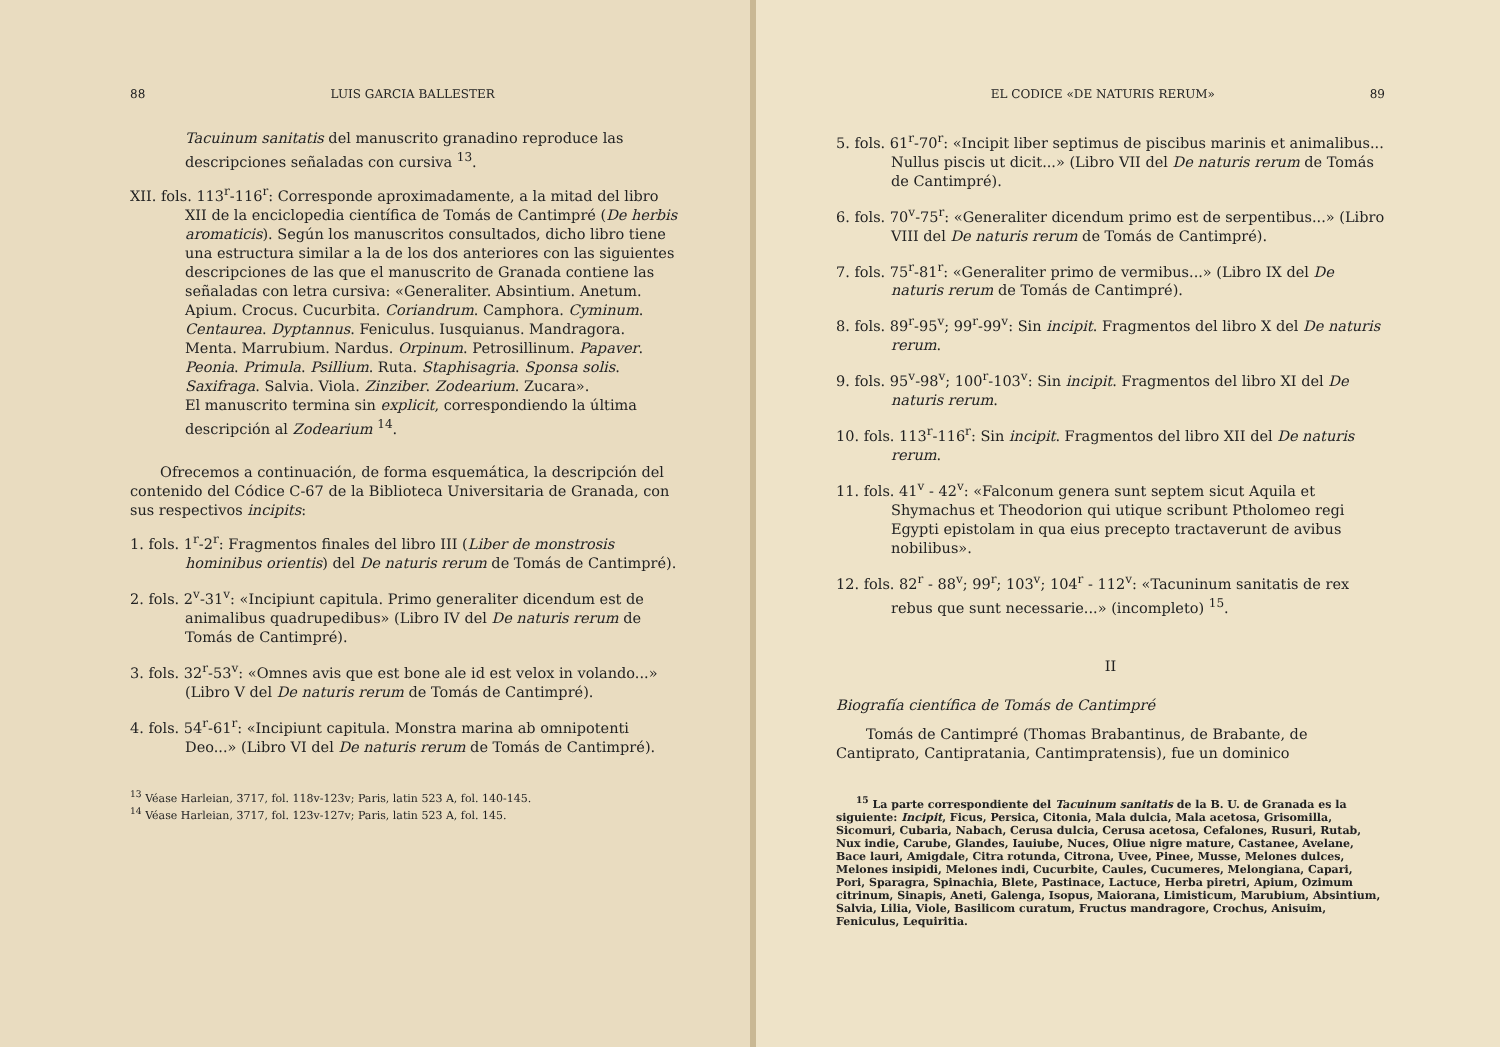88 LUIS GARCIA BALLESTER
Tacuinum sanitatis del manuscrito granadino reproduce las descripciones señaladas con cursiva <sup>13</sup>.
XII. fols. 113<sup>r</sup>-116<sup>r</sup>: Corresponde aproximadamente, a la mitad del libro XII de la enciclopedia científica de Tomás de Cantimpré (De herbis aromaticis). Según los manuscritos consultados, dicho libro tiene una estructura similar a la de los dos anteriores con las siguientes descripciones de las que el manuscrito de Granada contiene las señaladas con letra cursiva: «Generaliter. Absintium. Anetum. Apium. Crocus. Cucurbita. Coriandrum. Camphora. Cyminum. Centaurea. Dyptannus. Feniculus. Iusquianus. Mandragora. Menta. Marrubium. Nardus. Orpinum. Petrosillinum. Papaver. Peonia. Primula. Psillium. Ruta. Staphisagria. Sponsa solis. Saxifraga. Salvia. Viola. Zinziber. Zodearium. Zucara».
El manuscrito termina sin explicit, correspondiendo la última descripción al Zodearium <sup>14</sup>.
Ofrecemos a continuación, de forma esquemática, la descripción del contenido del Códice C-67 de la Biblioteca Universitaria de Granada, con sus respectivos incipits:
1. fols. 1<sup>r</sup>-2<sup>r</sup>: Fragmentos finales del libro III (Liber de monstrosis hominibus orientis) del De naturis rerum de Tomás de Cantimpré).
2. fols. 2<sup>v</sup>-31<sup>v</sup>: «Incipiunt capitula. Primo generaliter dicendum est de animalibus quadrupedibus» (Libro IV del De naturis rerum de Tomás de Cantimpré).
3. fols. 32<sup>r</sup>-53<sup>v</sup>: «Omnes avis que est bone ale id est velox in volando...» (Libro V del De naturis rerum de Tomás de Cantimpré).
4. fols. 54<sup>r</sup>-61<sup>r</sup>: «Incipiunt capitula. Monstra marina ab omnipotenti Deo...» (Libro VI del De naturis rerum de Tomás de Cantimpré).
<sup>13</sup> Véase Harleian, 3717, fol. 118v-123v; Paris, latin 523 A, fol. 140-145.
<sup>14</sup> Véase Harleian, 3717, fol. 123v-127v; Paris, latin 523 A, fol. 145.
EL CODICE «DE NATURIS RERUM» 89
5. fols. 61<sup>r</sup>-70<sup>r</sup>: «Incipit liber septimus de piscibus marinis et animalibus... Nullus piscis ut dicit...» (Libro VII del De naturis rerum de Tomás de Cantimpré).
6. fols. 70<sup>v</sup>-75<sup>r</sup>: «Generaliter dicendum primo est de serpentibus...» (Libro VIII del De naturis rerum de Tomás de Cantimpré).
7. fols. 75<sup>r</sup>-81<sup>r</sup>: «Generaliter primo de vermibus...» (Libro IX del De naturis rerum de Tomás de Cantimpré).
8. fols. 89<sup>r</sup>-95<sup>v</sup>; 99<sup>r</sup>-99<sup>v</sup>: Sin incipit. Fragmentos del libro X del De naturis rerum.
9. fols. 95<sup>v</sup>-98<sup>v</sup>; 100<sup>r</sup>-103<sup>v</sup>: Sin incipit. Fragmentos del libro XI del De naturis rerum.
10. fols. 113<sup>r</sup>-116<sup>r</sup>: Sin incipit. Fragmentos del libro XII del De naturis rerum.
11. fols. 41<sup>v</sup> - 42<sup>v</sup>: «Falconum genera sunt septem sicut Aquila et Shymachus et Theodorion qui utique scribunt Ptholomeo regi Egypti epistolam in qua eius precepto tractaverunt de avibus nobilibus».
12. fols. 82<sup>r</sup> - 88<sup>v</sup>; 99<sup>r</sup>; 103<sup>v</sup>; 104<sup>r</sup> - 112<sup>v</sup>: «Tacuninum sanitatis de rex rebus que sunt necessarie...» (incompleto) <sup>15</sup>.
II
Biografía científica de Tomás de Cantimpré
Tomás de Cantimpré (Thomas Brabantinus, de Brabante, de Cantiprato, Cantipratania, Cantimpratensis), fue un dominico
<sup>15</sup> La parte correspondiente del Tacuinum sanitatis de la B. U. de Granada es la siguiente: Incipit, Ficus, Persica, Citonia, Mala dulcia, Mala acetosa, Grisomilla, Sicomuri, Cubaria, Nabach, Cerusa dulcia, Cerusa acetosa, Cefalones, Rusuri, Rutab, Nux indie, Carube, Glandes, Iauiube, Nuces, Oliue nigre mature, Castanee, Avelane, Bace lauri, Amigdale, Citra rotunda, Citrona, Uvee, Pinee, Musse, Melones dulces, Melones insipidi, Melones indi, Cucurbite, Caules, Cucumeres, Melongiana, Capari, Pori, Sparagra, Spinachia, Blete, Pastinace, Lactuce, Herba piretri, Apium, Ozimum citrinum, Sinapis, Aneti, Galenga, Isopus, Maiorana, Limisticum, Marubium, Absintium, Salvia, Lilia, Viole, Basilicom curatum, Fructus mandragore, Crochus, Anisuim, Feniculus, Lequiritia.